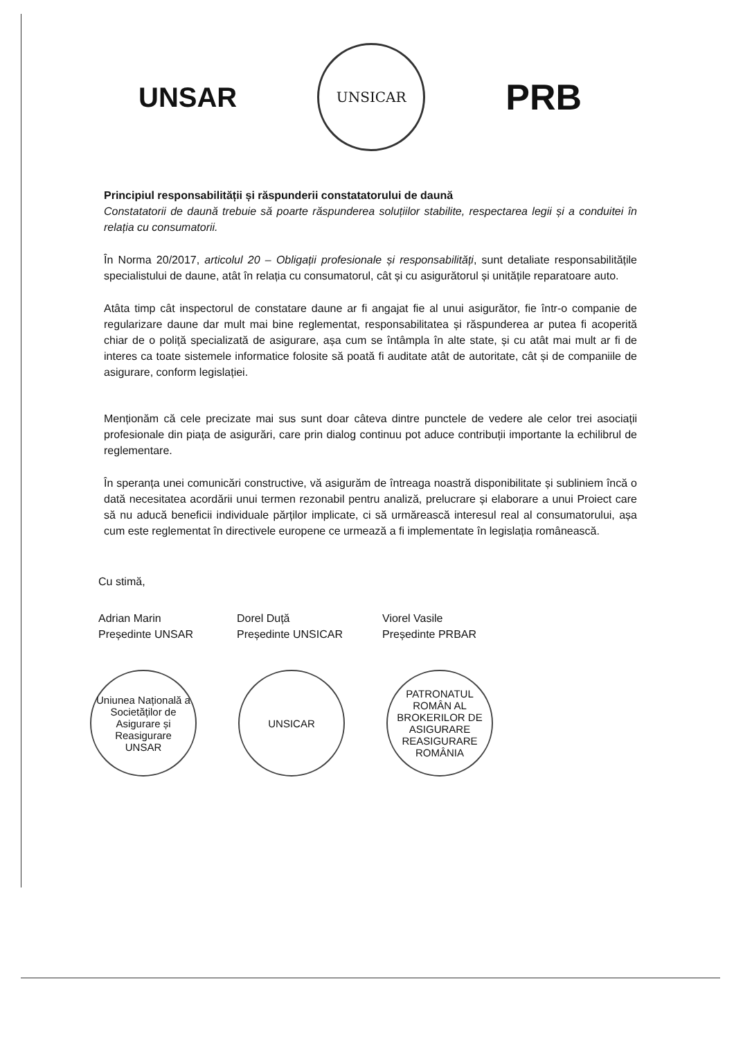UNSAR
UNSICAR
PRB
Principiul responsabilității și răspunderii constatatorului de daună
Constatatorii de daună trebuie să poarte răspunderea soluțiilor stabilite, respectarea legii și a conduitei în relația cu consumatorii.
În Norma 20/2017, articolul 20 – Obligații profesionale și responsabilități, sunt detaliate responsabilitățile specialistului de daune, atât în relația cu consumatorul, cât și cu asigurătorul și unitățile reparatoare auto.
Atâta timp cât inspectorul de constatare daune ar fi angajat fie al unui asigurător, fie într-o companie de regularizare daune dar mult mai bine reglementat, responsabilitatea și răspunderea ar putea fi acoperită chiar de o poliță specializată de asigurare, așa cum se întâmpla în alte state, și cu atât mai mult ar fi de interes ca toate sistemele informatice folosite să poată fi auditate atât de autoritate, cât și de companiile de asigurare, conform legislației.
Menționăm că cele precizate mai sus sunt doar câteva dintre punctele de vedere ale celor trei asociații profesionale din piața de asigurări, care prin dialog continuu pot aduce contribuții importante la echilibrul de reglementare.
În speranța unei comunicări constructive, vă asigurăm de întreaga noastră disponibilitate și subliniem încă o dată necesitatea acordării unui termen rezonabil pentru analiză, prelucrare și elaborare a unui Proiect care să nu aducă beneficii individuale părților implicate, ci să urmărească interesul real al consumatorului, așa cum este reglementat în directivele europene ce urmează a fi implementate în legislația românească.
Cu stimă,
Adrian Marin
Președinte UNSAR
Dorel Duță
Președinte UNSICAR
Viorel Vasile
Președinte PRBAR
Uniunea Națională a Societăților de Asigurare și Reasigurare
UNSAR
UNSICAR PATRONATUL ROMÂN AL BROKERILOR DE ASIGURARE REASIGURARE ROMÂNIA